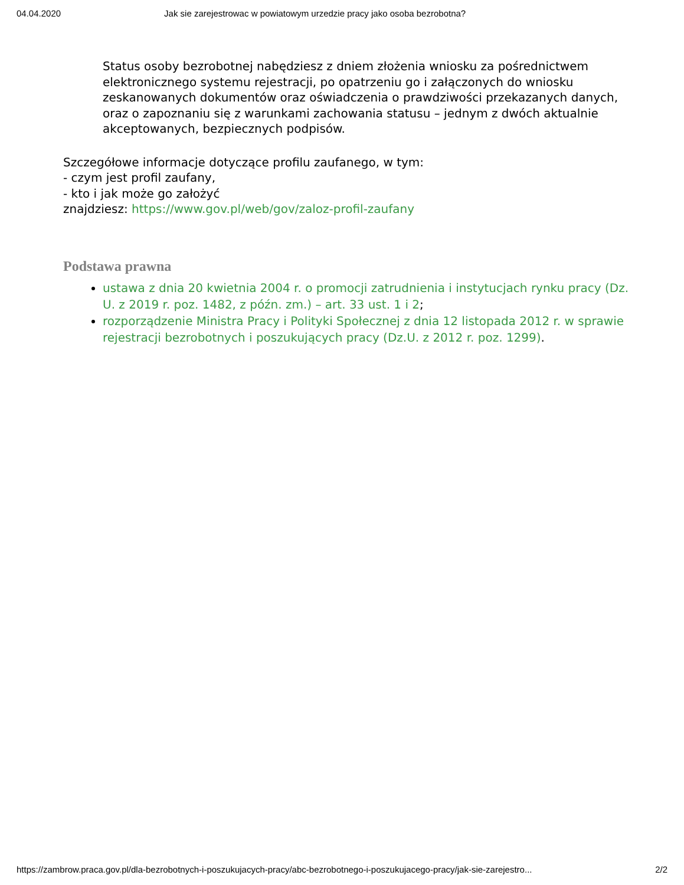04.04.2020 Jak sie zarejestrowac w powiatowym urzedzie pracy jako osoba bezrobotna?
Status osoby bezrobotnej nabędziesz z dniem złożenia wniosku za pośrednictwem elektronicznego systemu rejestracji, po opatrzeniu go i załączonych do wniosku zeskanowanych dokumentów oraz oświadczenia o prawdziwości przekazanych danych, oraz o zapoznaniu się z warunkami zachowania statusu – jednym z dwóch aktualnie akceptowanych, bezpiecznych podpisów.
Szczegółowe informacje dotyczące profilu zaufanego, w tym:
- czym jest profil zaufany,
- kto i jak może go założyć
znajdziesz: https://www.gov.pl/web/gov/zaloz-profil-zaufany
Podstawa prawna
ustawa z dnia 20 kwietnia 2004 r. o promocji zatrudnienia i instytucjach rynku pracy (Dz. U. z 2019 r. poz. 1482, z późn. zm.) – art. 33 ust. 1 i 2;
rozporządzenie Ministra Pracy i Polityki Społecznej z dnia 12 listopada 2012 r. w sprawie rejestracji bezrobotnych i poszukujących pracy (Dz.U. z 2012 r. poz. 1299).
https://zambrow.praca.gov.pl/dla-bezrobotnych-i-poszukujacych-pracy/abc-bezrobotnego-i-poszukujacego-pracy/jak-sie-zarejestro... 2/2